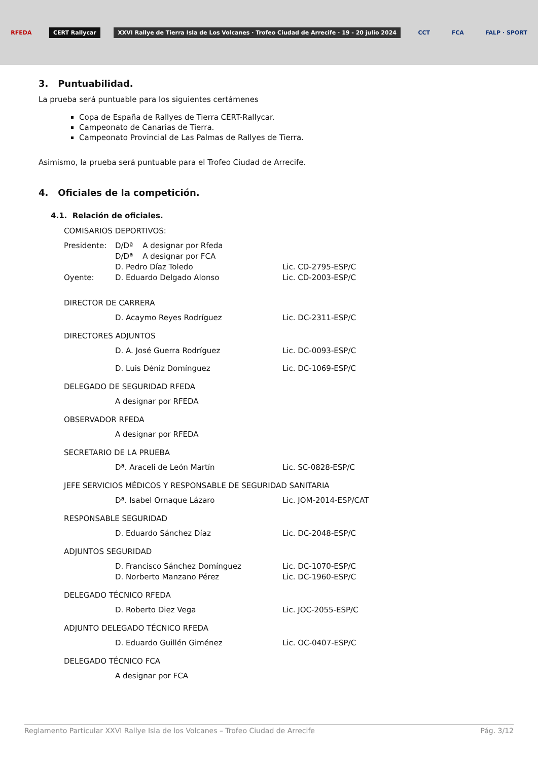RFEDA CERT Rallycar XXVI Rallye de Tierra Isla de Los Volcanes · Trofeo Ciudad de Arrecife · 19 - 20 julio 2024 CCT FCA FALP · SPORT
3. Puntuabilidad.
La prueba será puntuable para los siguientes certámenes
Copa de España de Rallyes de Tierra CERT-Rallycar.
Campeonato de Canarias de Tierra.
Campeonato Provincial de Las Palmas de Rallyes de Tierra.
Asimismo, la prueba será puntuable para el Trofeo Ciudad de Arrecife.
4. Oficiales de la competición.
4.1. Relación de oficiales.
COMISARIOS DEPORTIVOS:
Presidente: D/Dª A designar por Rfeda
D/Dª A designar por FCA
D. Pedro Díaz Toledo Lic. CD-2795-ESP/C
Oyente: D. Eduardo Delgado Alonso Lic. CD-2003-ESP/C
DIRECTOR DE CARRERA
D. Acaymo Reyes Rodríguez Lic. DC-2311-ESP/C
DIRECTORES ADJUNTOS
D. A. José Guerra Rodríguez Lic. DC-0093-ESP/C
D. Luis Déniz Domínguez Lic. DC-1069-ESP/C
DELEGADO DE SEGURIDAD RFEDA
A designar por RFEDA
OBSERVADOR RFEDA
A designar por RFEDA
SECRETARIO DE LA PRUEBA
Dª. Araceli de León Martín Lic. SC-0828-ESP/C
JEFE SERVICIOS MÉDICOS Y RESPONSABLE DE SEGURIDAD SANITARIA
Dª. Isabel Ornaque Lázaro Lic. JOM-2014-ESP/CAT
RESPONSABLE SEGURIDAD
D. Eduardo Sánchez Díaz Lic. DC-2048-ESP/C
ADJUNTOS SEGURIDAD
D. Francisco Sánchez Domínguez Lic. DC-1070-ESP/C
D. Norberto Manzano Pérez Lic. DC-1960-ESP/C
DELEGADO TÉCNICO RFEDA
D. Roberto Diez Vega Lic. JOC-2055-ESP/C
ADJUNTO DELEGADO TÉCNICO RFEDA
D. Eduardo Guillén Giménez Lic. OC-0407-ESP/C
DELEGADO TÉCNICO FCA
A designar por FCA
Reglamento Particular XXVI Rallye Isla de los Volcanes – Trofeo Ciudad de Arrecife Pág. 3/12